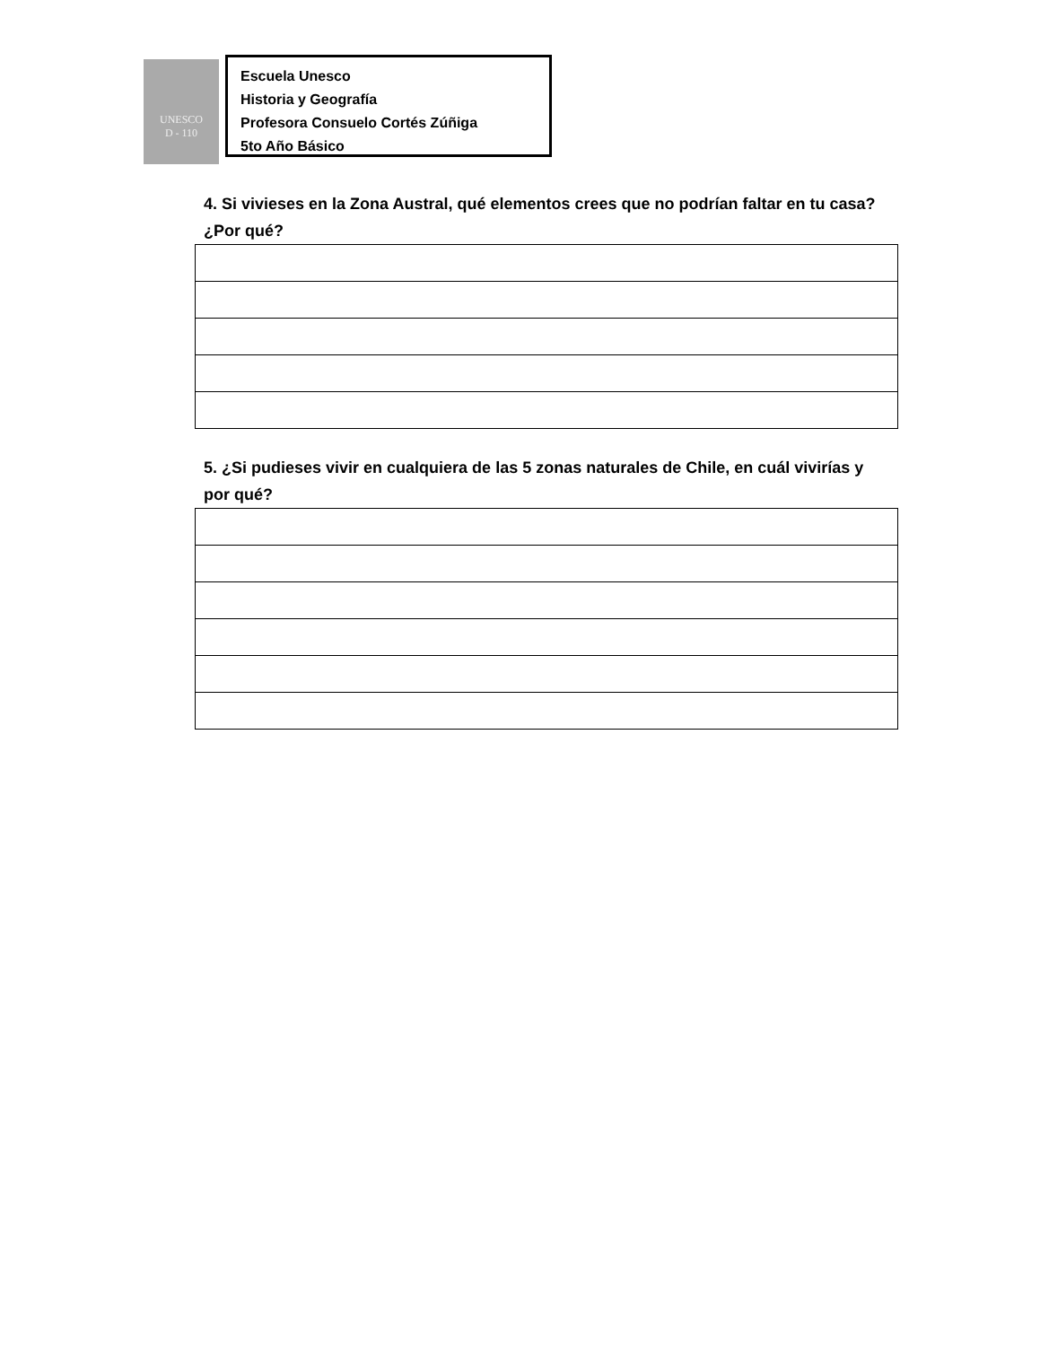UNESCO
D - 110
Escuela Unesco
Historia y Geografía
Profesora Consuelo Cortés Zúñiga
5to Año Básico
4. Si vivieses en la Zona Austral, qué elementos crees que no podrían faltar en tu casa? ¿Por qué?
5. ¿Si pudieses vivir en cualquiera de las 5 zonas naturales de Chile, en cuál vivirías y por qué?